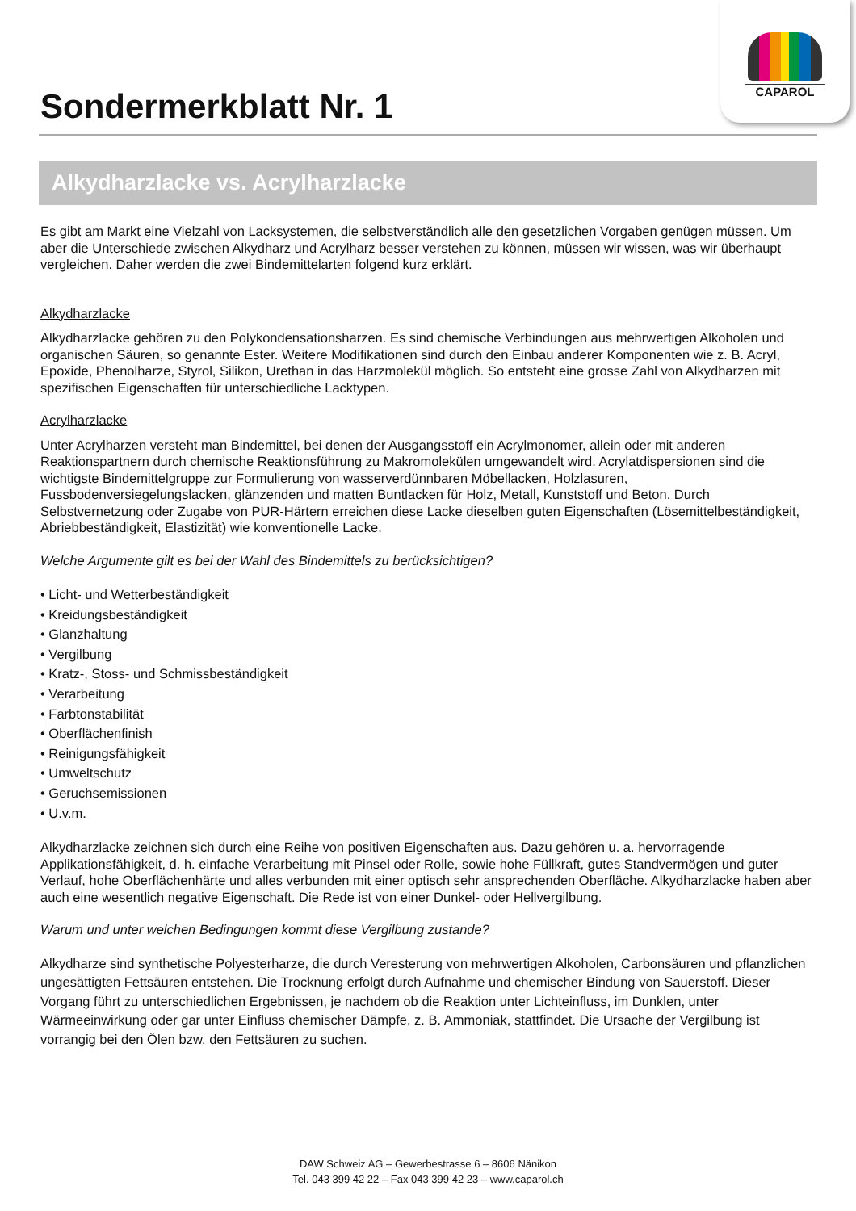CAPAROL
Sondermerkblatt Nr. 1
Alkydharzlacke vs. Acrylharzlacke
Es gibt am Markt eine Vielzahl von Lacksystemen, die selbstverständlich alle den gesetzlichen Vorgaben genügen müssen. Um aber die Unterschiede zwischen Alkydharz und Acrylharz besser verstehen zu können, müssen wir wissen, was wir überhaupt vergleichen. Daher werden die zwei Bindemittelarten folgend kurz erklärt.
Alkydharzlacke
Alkydharzlacke gehören zu den Polykondensationsharzen. Es sind chemische Verbindungen aus mehrwertigen Alkoholen und organischen Säuren, so genannte Ester. Weitere Modifikationen sind durch den Einbau anderer Komponenten wie z. B. Acryl, Epoxide, Phenolharze, Styrol, Silikon, Urethan in das Harzmolekül möglich. So entsteht eine grosse Zahl von Alkydharzen mit spezifischen Eigenschaften für unterschiedliche Lacktypen.
Acrylharzlacke
Unter Acrylharzen versteht man Bindemittel, bei denen der Ausgangsstoff ein Acrylmonomer, allein oder mit anderen Reaktionspartnern durch chemische Reaktionsführung zu Makromolekülen umgewandelt wird. Acrylatdispersionen sind die wichtigste Bindemittelgruppe zur Formulierung von wasserverdünnbaren Möbellacken, Holzlasuren, Fussbodenversiegelungslacken, glänzenden und matten Buntlacken für Holz, Metall, Kunststoff und Beton. Durch Selbstvernetzung oder Zugabe von PUR-Härtern erreichen diese Lacke dieselben guten Eigenschaften (Lösemittelbeständigkeit, Abriebbeständigkeit, Elastizität) wie konventionelle Lacke.
Welche Argumente gilt es bei der Wahl des Bindemittels zu berücksichtigen?
• Licht- und Wetterbeständigkeit
• Kreidungsbeständigkeit
• Glanzhaltung
• Vergilbung
• Kratz-, Stoss- und Schmissbeständigkeit
• Verarbeitung
• Farbtonstabilität
• Oberflächenfinish
• Reinigungsfähigkeit
• Umweltschutz
• Geruchsemissionen
• U.v.m.
Alkydharzlacke zeichnen sich durch eine Reihe von positiven Eigenschaften aus. Dazu gehören u. a. hervorragende Applikationsfähigkeit, d. h. einfache Verarbeitung mit Pinsel oder Rolle, sowie hohe Füllkraft, gutes Standvermögen und guter Verlauf, hohe Oberflächenhärte und alles verbunden mit einer optisch sehr ansprechenden Oberfläche. Alkydharzlacke haben aber auch eine wesentlich negative Eigenschaft. Die Rede ist von einer Dunkel- oder Hellvergilbung.
Warum und unter welchen Bedingungen kommt diese Vergilbung zustande?
Alkydharze sind synthetische Polyesterharze, die durch Veresterung von mehrwertigen Alkoholen, Carbonsäuren und pflanzlichen ungesättigten Fettsäuren entstehen. Die Trocknung erfolgt durch Aufnahme und chemischer Bindung von Sauerstoff. Dieser Vorgang führt zu unterschiedlichen Ergebnissen, je nachdem ob die Reaktion unter Lichteinfluss, im Dunklen, unter Wärmeeinwirkung oder gar unter Einfluss chemischer Dämpfe, z. B. Ammoniak, stattfindet. Die Ursache der Vergilbung ist vorrangig bei den Ölen bzw. den Fettsäuren zu suchen.
DAW Schweiz AG – Gewerbestrasse 6 – 8606 Nänikon
Tel. 043 399 42 22 – Fax 043 399 42 23 – www.caparol.ch